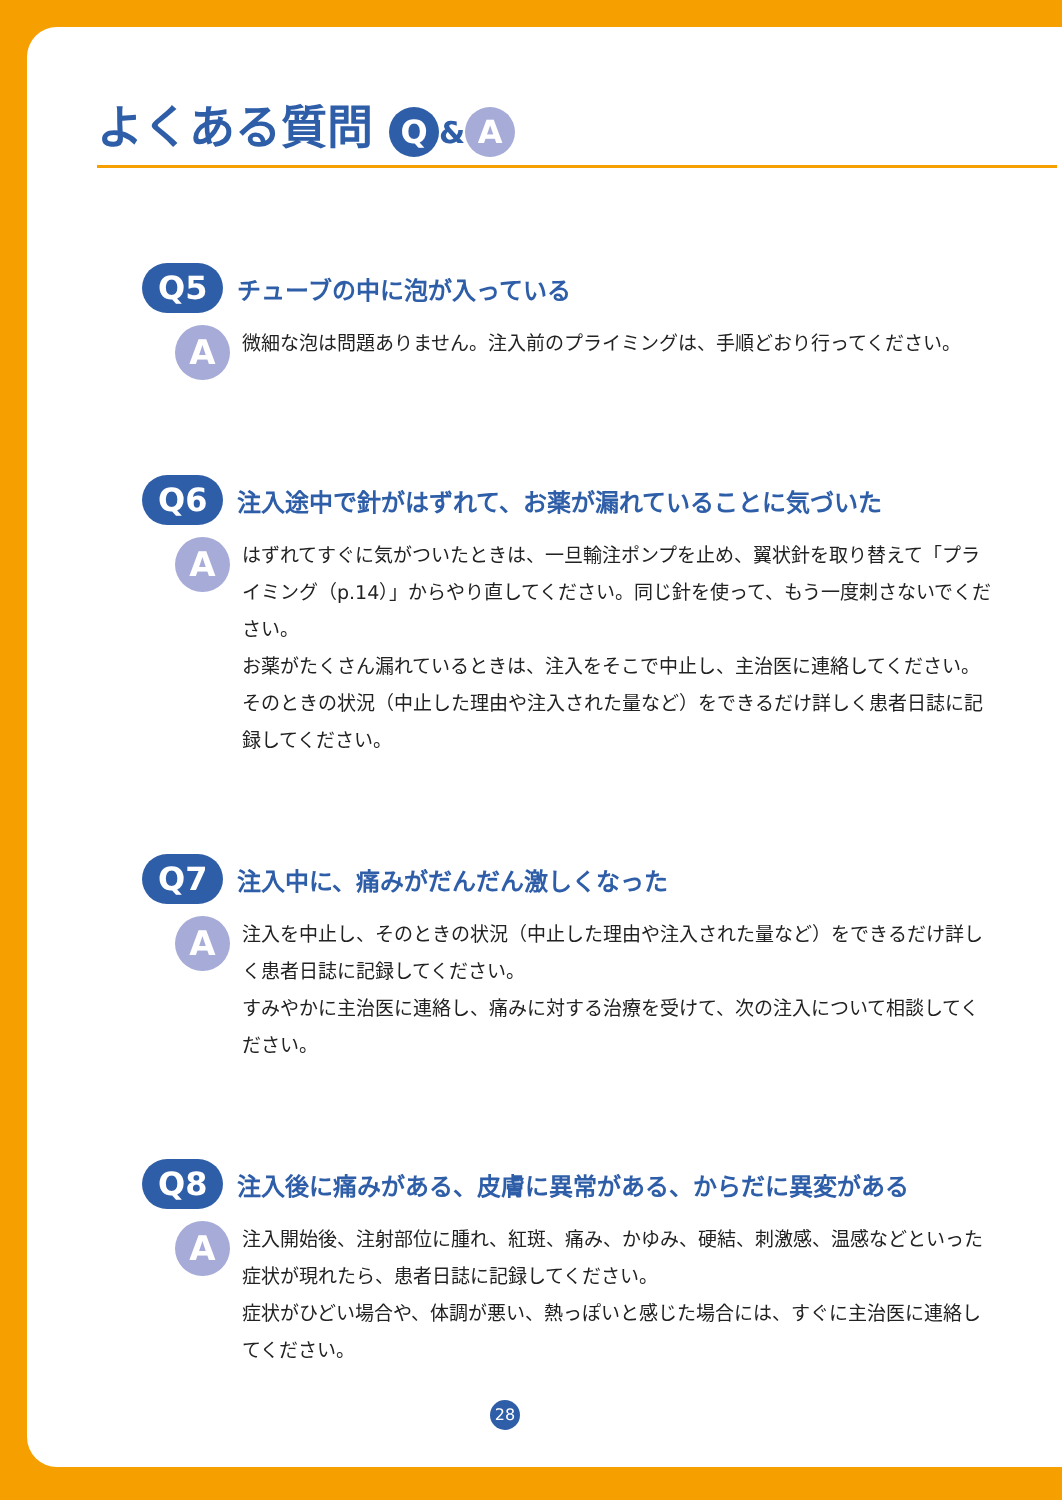よくある質問 Q & A
Q5 チューブの中に泡が入っている
A
微細な泡は問題ありません。注入前のプライミングは、手順どおり行ってください。
Q6 注入途中で針がはずれて、お薬が漏れていることに気づいた
A
はずれてすぐに気がついたときは、一旦輸注ポンプを止め、翼状針を取り替えて「プライミング（p.14）」からやり直してください。同じ針を使って、もう一度刺さないでください。
お薬がたくさん漏れているときは、注入をそこで中止し、主治医に連絡してください。そのときの状況（中止した理由や注入された量など）をできるだけ詳しく患者日誌に記録してください。
Q7 注入中に、痛みがだんだん激しくなった
A
注入を中止し、そのときの状況（中止した理由や注入された量など）をできるだけ詳しく患者日誌に記録してください。
すみやかに主治医に連絡し、痛みに対する治療を受けて、次の注入について相談してください。
Q8 注入後に痛みがある、皮膚に異常がある、からだに異変がある
A
注入開始後、注射部位に腫れ、紅斑、痛み、かゆみ、硬結、刺激感、温感などといった症状が現れたら、患者日誌に記録してください。
症状がひどい場合や、体調が悪い、熱っぽいと感じた場合には、すぐに主治医に連絡してください。
28